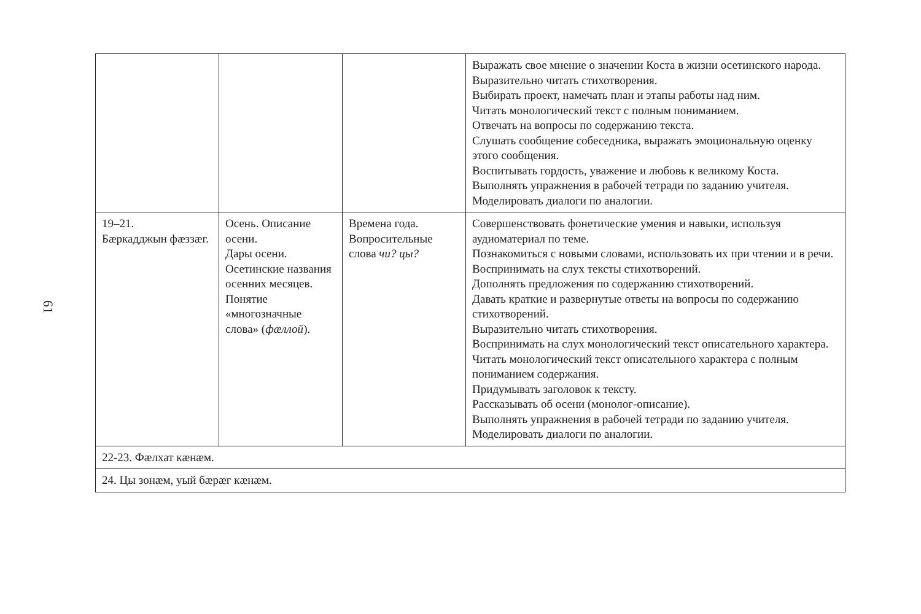61
| | | | Выражать свое мнение о значении Коста в жизни осетинского народа. Выразительно читать стихотворения. Выбирать проект, намечать план и этапы работы над ним. Читать монологический текст с полным пониманием. Отвечать на вопросы по содержанию текста. Слушать сообщение собеседника, выражать эмоциональную оценку этого сообщения. Воспитывать гордость, уважение и любовь к великому Коста. Выполнять упражнения в рабочей тетради по заданию учителя. Моделировать диалоги по аналогии. |
| 19–21. Бæркадджын фæззæг. | Осень. Описание осени. Дары осени. Осетинские названия осенних месяцев. Понятие «многозначные слова» ( фæллой ). | Времена года. Вопросительные слова чи? цы? | Совершенствовать фонетические умения и навыки, используя аудиоматериал по теме. Познакомиться с новыми словами, использовать их при чтении и в речи. Воспринимать на слух тексты стихотворений. Дополнять предложения по содержанию стихотворений. Давать краткие и развернутые ответы на вопросы по содержанию стихотворений. Выразительно читать стихотворения. Воспринимать на слух монологический текст описательного характера. Читать монологический текст описательного характера с полным пониманием содержания. Придумывать заголовок к тексту. Рассказывать об осени (монолог-описание). Выполнять упражнения в рабочей тетради по заданию учителя. Моделировать диалоги по аналогии. |
| 22-23. Фæлхат кæнæм. | | | |
| 24. Цы зонæм, уый бæрæг кæнæм. | | | |